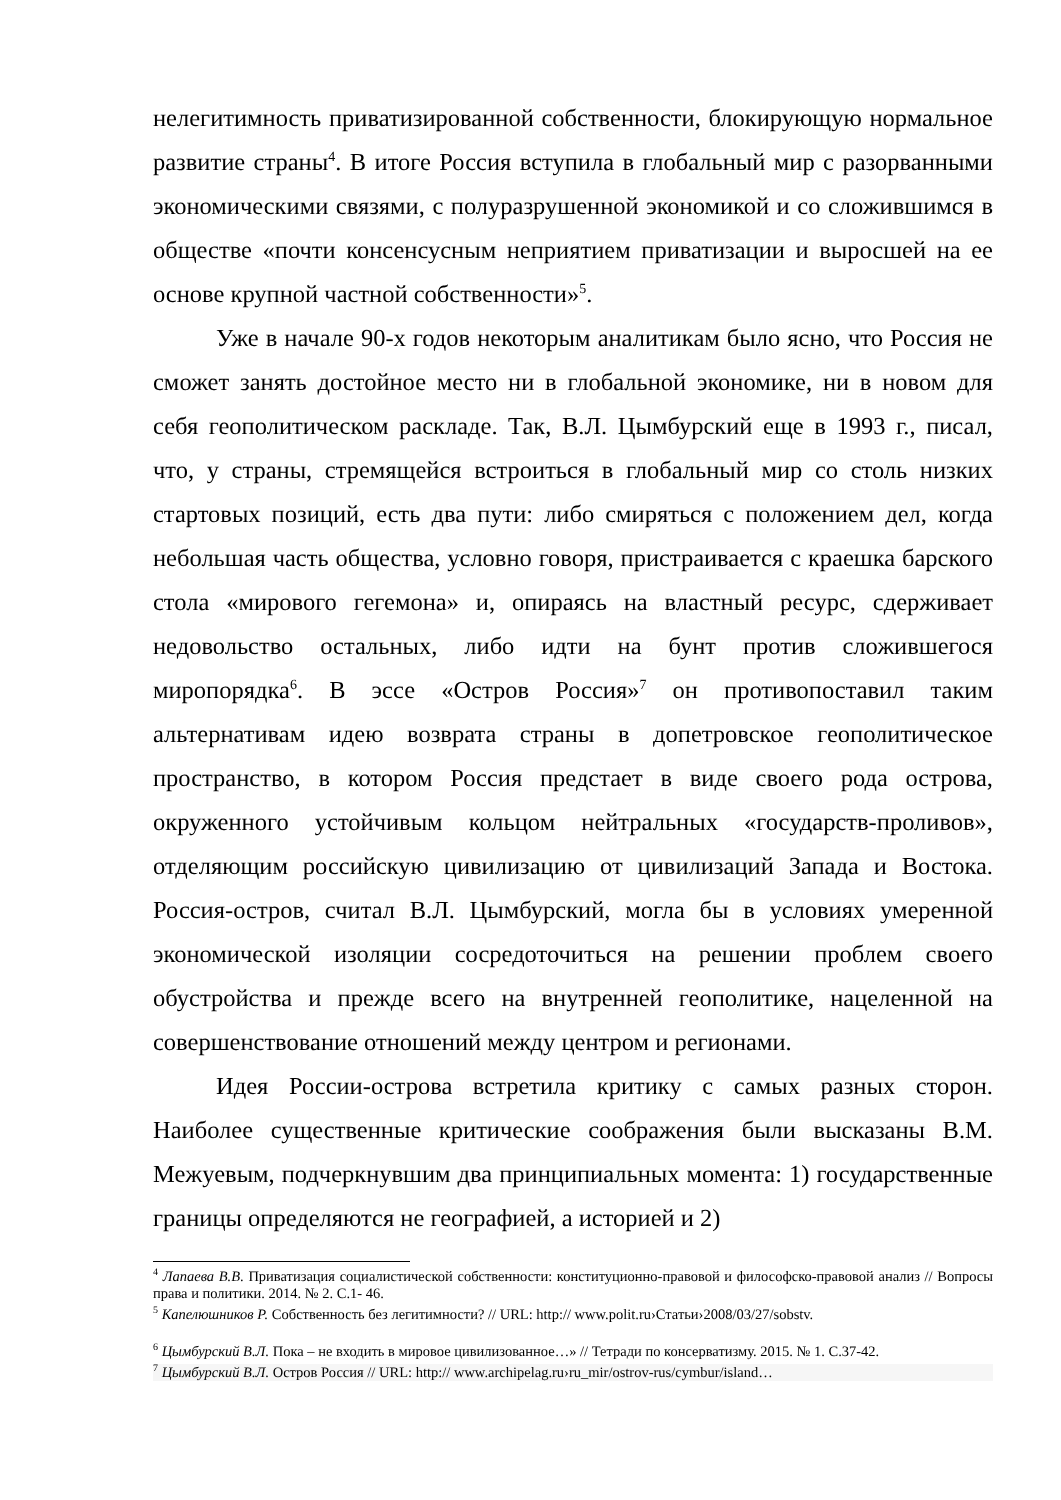нелегитимность приватизированной собственности, блокирующую нормальное развитие страны<sup>4</sup>. В итоге Россия вступила в глобальный мир с разорванными экономическими связями, с полуразрушенной экономикой и со сложившимся в обществе «почти консенсусным неприятием приватизации и выросшей на ее основе крупной частной собственности»<sup>5</sup>.
Уже в начале 90-х годов некоторым аналитикам было ясно, что Россия не сможет занять достойное место ни в глобальной экономике, ни в новом для себя геополитическом раскладе. Так, В.Л. Цымбурский еще в 1993 г., писал, что, у страны, стремящейся встроиться в глобальный мир со столь низких стартовых позиций, есть два пути: либо смиряться с положением дел, когда небольшая часть общества, условно говоря, пристраивается с краешка барского стола «мирового гегемона» и, опираясь на властный ресурс, сдерживает недовольство остальных, либо идти на бунт против сложившегося миропорядка<sup>6</sup>. В эссе «Остров Россия»<sup>7</sup> он противопоставил таким альтернативам идею возврата страны в допетровское геополитическое пространство, в котором Россия предстает в виде своего рода острова, окруженного устойчивым кольцом нейтральных «государств-проливов», отделяющим российскую цивилизацию от цивилизаций Запада и Востока. Россия-остров, считал В.Л. Цымбурский, могла бы в условиях умеренной экономической изоляции сосредоточиться на решении проблем своего обустройства и прежде всего на внутренней геополитике, нацеленной на совершенствование отношений между центром и регионами.
Идея России-острова встретила критику с самых разных сторон. Наиболее существенные критические соображения были высказаны В.М. Межуевым, подчеркнувшим два принципиальных момента: 1) государственные границы определяются не географией, а историей и 2)
<sup>4</sup> Лапаева В.В. Приватизация социалистической собственности: конституционно-правовой и философско-правовой анализ // Вопросы права и политики. 2014. № 2. С.1- 46.
<sup>5</sup> Капелюшников Р. Собственность без легитимности? // URL: http:// www.polit.ru›Статьи›2008/03/27/sobstv.
<sup>6</sup> Цымбурский В.Л. Пока – не входить в мировое цивилизованное…» // Тетради по консерватизму. 2015. № 1. С.37-42.
<sup>7</sup> Цымбурский В.Л. Остров Россия // URL: http:// www.archipelag.ru›ru_mir/ostrov-rus/cymbur/island…